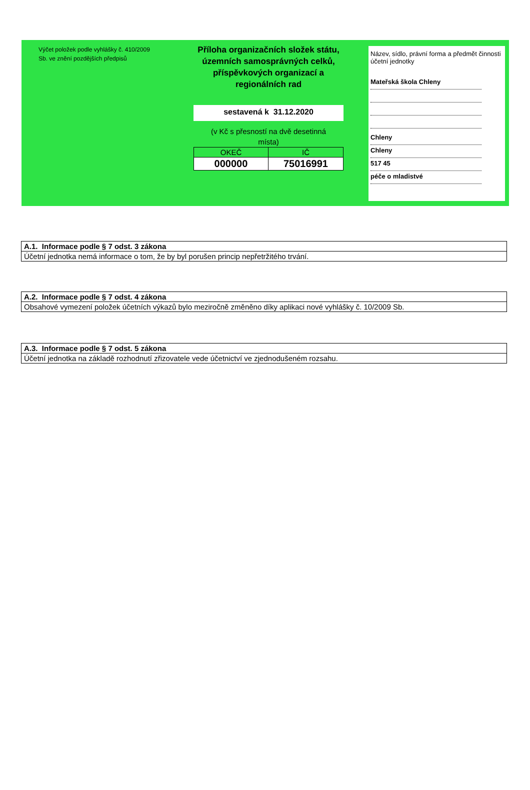Výčet položek podle vyhlášky č. 410/2009
Sb. ve znění pozdějších předpisů
Příloha organizačních složek státu,
územních samosprávných celků,
příspěvkových organizací a
regionálních rad
sestavená k 31.12.2020
(v Kč s přesností na dvě desetinná
místa)
| OKEČ | IČ |
| 000000 | 75016991 |
Název, sídlo, právní forma a předmět činnosti účetní jednotky
Mateřská škola Chleny
Chleny
Chleny
517 45
péče o mladistvé
| A.1. Informace podle § 7 odst. 3 zákona |
| Účetní jednotka nemá informace o tom, že by byl porušen princip nepřetržitého trvání. |
| A.2. Informace podle § 7 odst. 4 zákona |
| Obsahové vymezení položek účetních výkazů bylo meziročně změněno díky aplikaci nové vyhlášky č. 10/2009 Sb. |
| A.3. Informace podle § 7 odst. 5 zákona |
| Účetní jednotka na základě rozhodnutí zřizovatele vede účetnictví ve zjednodušeném rozsahu. |